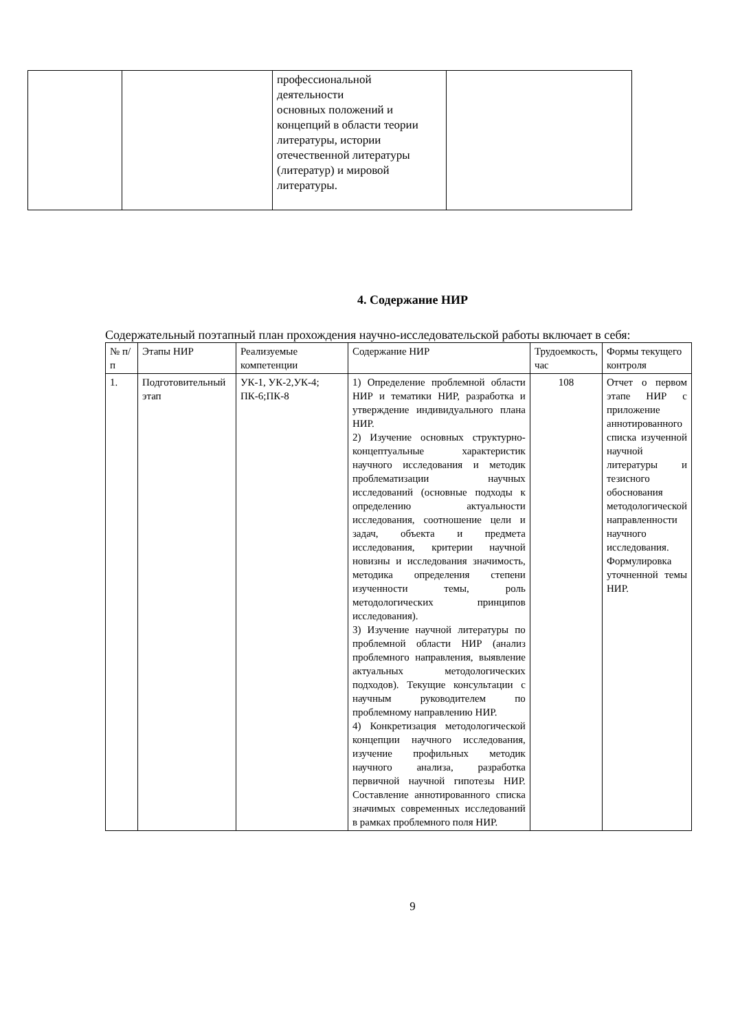| | | профессиональной деятельности основных положений и концепций в области теории литературы, истории отечественной литературы (литератур) и мировой литературы. | |
4. Содержание НИР
Содержательный поэтапный план прохождения научно-исследовательской работы включает в себя:
| № п/п | Этапы НИР | Реализуемые компетенции | Содержание НИР | Трудоемкость, час | Формы текущего контроля |
| --- | --- | --- | --- | --- | --- |
| 1. | Подготовительный этап | УК-1, УК-2,УК-4; ПК-6;ПК-8 | 1) Определение проблемной области НИР и тематики НИР, разработка и утверждение индивидуального плана НИР. 2) Изучение основных структурно-концептуальные характеристик научного исследования и методик проблематизации научных исследований (основные подходы к определению актуальности исследования, соотношение цели и задач, объекта и предмета исследования, критерии научной новизны и исследования значимость, методика определения степени изученности темы, роль методологических принципов исследования). 3) Изучение научной литературы по проблемной области НИР (анализ проблемного направления, выявление актуальных методологических подходов). Текущие консультации с научным руководителем по проблемному направлению НИР. 4) Конкретизация методологической концепции научного исследования, изучение профильных методик научного анализа, разработка первичной научной гипотезы НИР. Составление аннотированного списка значимых современных исследований в рамках проблемного поля НИР. | 108 | Отчет о первом этапе НИР с приложение аннотированного списка изученной научной литературы и тезисного обоснования методологической направленности научного исследования. Формулировка уточненной темы НИР. |
9